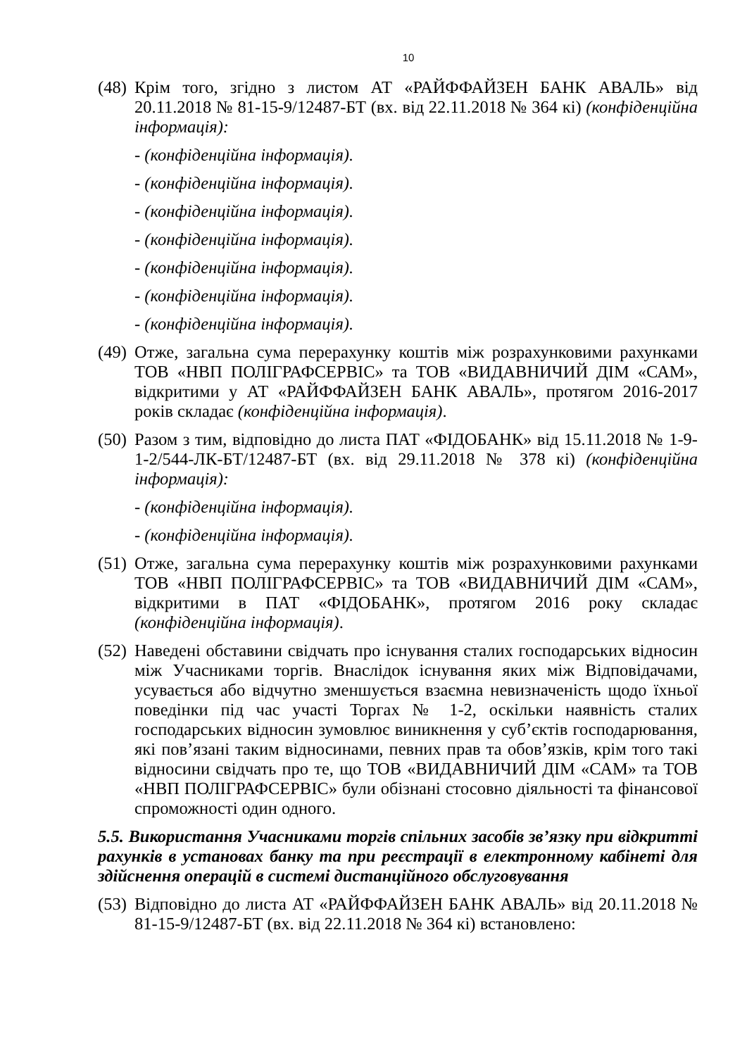10
(48)
Крім того, згідно з листом АТ «РАЙФФАЙЗЕН БАНК АВАЛЬ» від 20.11.2018 № 81-15-9/12487-БТ (вх. від 22.11.2018 № 364 кі) (конфіденційна інформація):
- (конфіденційна інформація).
- (конфіденційна інформація).
- (конфіденційна інформація).
- (конфіденційна інформація).
- (конфіденційна інформація).
- (конфіденційна інформація).
- (конфіденційна інформація).
(49)
Отже, загальна сума перерахунку коштів між розрахунковими рахунками ТОВ «НВП ПОЛІГРАФСЕРВІС» та ТОВ «ВИДАВНИЧИЙ ДІМ «САМ», відкритими у АТ «РАЙФФАЙЗЕН БАНК АВАЛЬ», протягом 2016-2017 років складає (конфіденційна інформація).
(50)
Разом з тим, відповідно до листа ПАТ «ФІДОБАНК» від 15.11.2018 № 1-9-1-2/544-ЛК-БТ/12487-БТ (вх. від 29.11.2018 № 378 кі) (конфіденційна інформація):
- (конфіденційна інформація).
- (конфіденційна інформація).
(51)
Отже, загальна сума перерахунку коштів між розрахунковими рахунками ТОВ «НВП ПОЛІГРАФСЕРВІС» та ТОВ «ВИДАВНИЧИЙ ДІМ «САМ», відкритими в ПАТ «ФІДОБАНК», протягом 2016 року складає (конфіденційна інформація).
(52)
Наведені обставини свідчать про існування сталих господарських відносин між Учасниками торгів. Внаслідок існування яких між Відповідачами, усувається або відчутно зменшується взаємна невизначеність щодо їхньої поведінки під час участі Торгах № 1-2, оскільки наявність сталих господарських відносин зумовлює виникнення у суб’єктів господарювання, які пов’язані таким відносинами, певних прав та обов’язків, крім того такі відносини свідчать про те, що ТОВ «ВИДАВНИЧИЙ ДІМ «САМ» та ТОВ «НВП ПОЛІГРАФСЕРВІС» були обізнані стосовно діяльності та фінансової спроможності один одного.
5.5. Використання Учасниками торгів спільних засобів зв’язку при відкритті рахунків в установах банку та при реєстрації в електронному кабінеті для здійснення операцій в системі дистанційного обслуговування
(53)
Відповідно до листа АТ «РАЙФФАЙЗЕН БАНК АВАЛЬ» від 20.11.2018 № 81-15-9/12487-БТ (вх. від 22.11.2018 № 364 кі) встановлено: